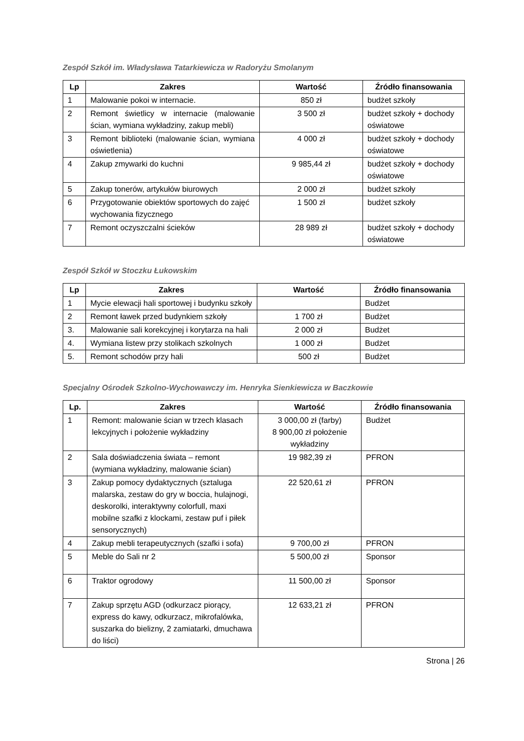Zespół Szkół im. Władysława Tatarkiewicza w Radoryżu Smolanym
| Lp | Zakres | Wartość | Źródło finansowania |
| --- | --- | --- | --- |
| 1 | Malowanie pokoi w internacie. | 850 zł | budżet szkoły |
| 2 | Remont świetlicy w internacie (malowanie ścian, wymiana wykładziny, zakup mebli) | 3 500 zł | budżet szkoły + dochody oświatowe |
| 3 | Remont biblioteki (malowanie ścian, wymiana oświetlenia) | 4 000 zł | budżet szkoły + dochody oświatowe |
| 4 | Zakup zmywarki do kuchni | 9 985,44 zł | budżet szkoły + dochody oświatowe |
| 5 | Zakup tonerów, artykułów biurowych | 2 000 zł | budżet szkoły |
| 6 | Przygotowanie obiektów sportowych do zajęć wychowania fizycznego | 1 500 zł | budżet szkoły |
| 7 | Remont oczyszczalni ścieków | 28 989 zł | budżet szkoły + dochody oświatowe |
Zespół Szkół w Stoczku Łukowskim
| Lp | Zakres | Wartość | Źródło finansowania |
| --- | --- | --- | --- |
| 1 | Mycie elewacji hali sportowej i budynku szkoły | | Budżet |
| 2 | Remont ławek przed budynkiem szkoły | 1 700 zł | Budżet |
| 3. | Malowanie sali korekcyjnej i korytarza na hali | 2 000 zł | Budżet |
| 4. | Wymiana listew przy stolikach szkolnych | 1 000 zł | Budżet |
| 5. | Remont schodów przy hali | 500 zł | Budżet |
Specjalny Ośrodek Szkolno-Wychowawczy im. Henryka Sienkiewicza w Baczkowie
| Lp. | Zakres | Wartość | Źródło finansowania |
| --- | --- | --- | --- |
| 1 | Remont: malowanie ścian w trzech klasach lekcyjnych i położenie wykładziny | 3 000,00 zł (farby) 8 900,00 zł położenie wykładziny | Budżet |
| 2 | Sala doświadczenia świata – remont (wymiana wykładziny, malowanie ścian) | 19 982,39 zł | PFRON |
| 3 | Zakup pomocy dydaktycznych (sztaluga malarska, zestaw do gry w boccia, hulajnogi, deskorolki, interaktywny colorfull, maxi mobilne szafki z klockami, zestaw puf i piłek sensorycznych) | 22 520,61 zł | PFRON |
| 4 | Zakup mebli terapeutycznych (szafki i sofa) | 9 700,00 zł | PFRON |
| 5 | Meble do Sali nr 2 | 5 500,00 zł | Sponsor |
| 6 | Traktor ogrodowy | 11 500,00 zł | Sponsor |
| 7 | Zakup sprzętu AGD (odkurzacz piorący, express do kawy, odkurzacz, mikrofalówka, suszarka do bielizny, 2 zamiatarki, dmuchawa do liści) | 12 633,21 zł | PFRON |
Strona | 26